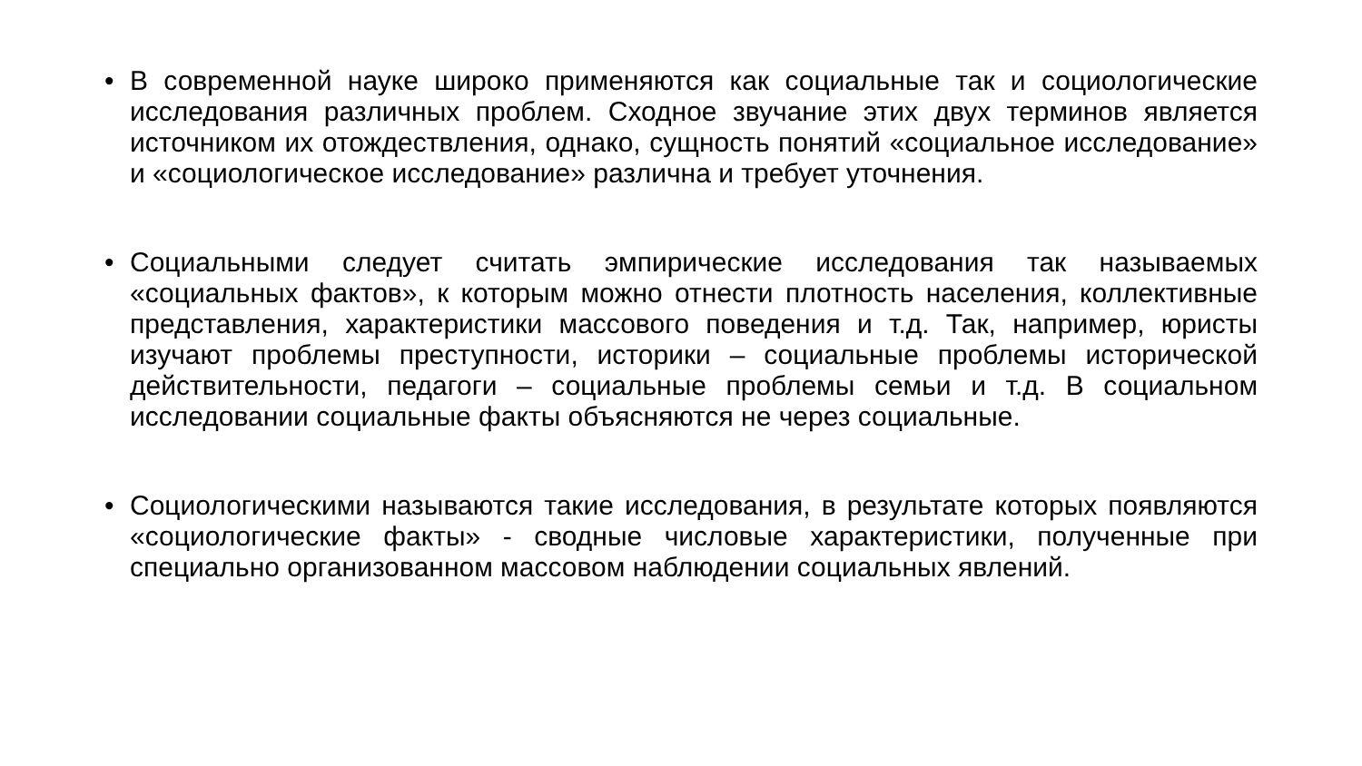• В современной науке широко применяются как социальные так и социологические исследования различных проблем. Сходное звучание этих двух терминов является источником их отождествления, однако, сущность понятий «социальное исследование» и «социологическое исследование» различна и требует уточнения.
• Социальными следует считать эмпирические исследования так называемых «социальных фактов», к которым можно отнести плотность населения, коллективные представления, характеристики массового поведения и т.д. Так, например, юристы изучают проблемы преступности, историки – социальные проблемы исторической действительности, педагоги – социальные проблемы семьи и т.д. В социальном исследовании социальные факты объясняются не через социальные.
• Социологическими называются такие исследования, в результате которых появляются «социологические факты» - сводные числовые характеристики, полученные при специально организованном массовом наблюдении социальных явлений.